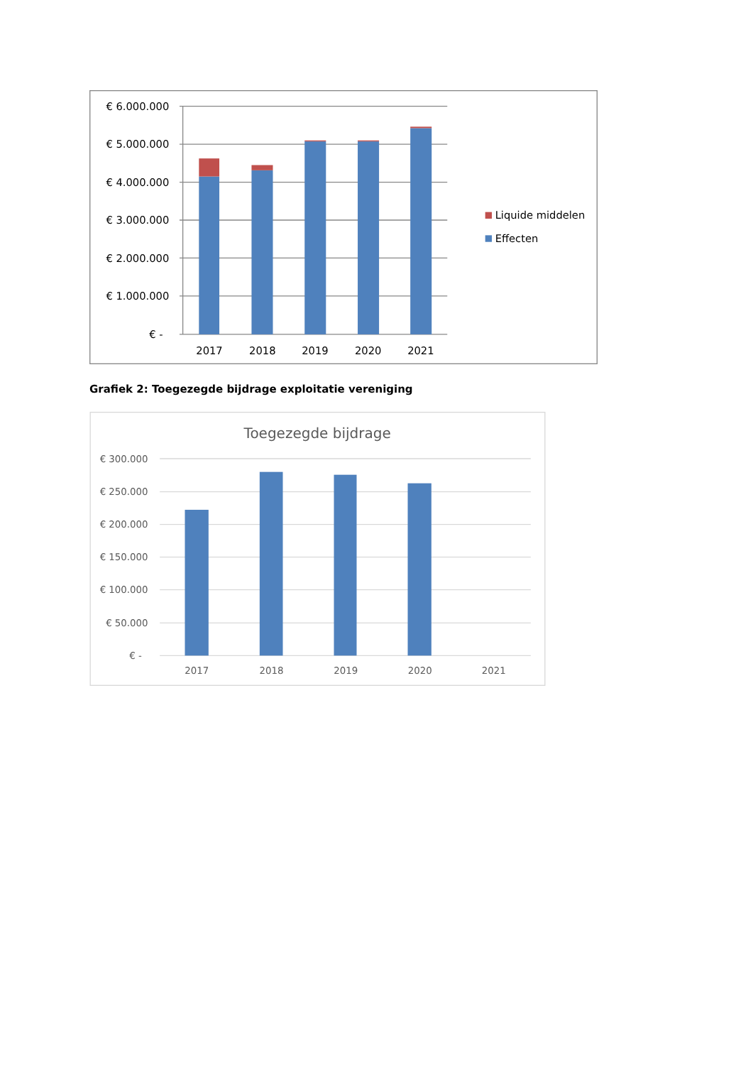€ 6.000.000
€ 5.000.000
€ 4.000.000
€ 3.000.000
€ 2.000.000
€ 1.000.000
€ -
2017
2018
2019
2020
2021
Liquide middelen
Effecten
Grafiek 2: Toegezegde bijdrage exploitatie vereniging
Toegezegde bijdrage
€ 300.000
€ 250.000
€ 200.000
€ 150.000
€ 100.000
€ 50.000
€ -
2017
2018
2019
2020
2021